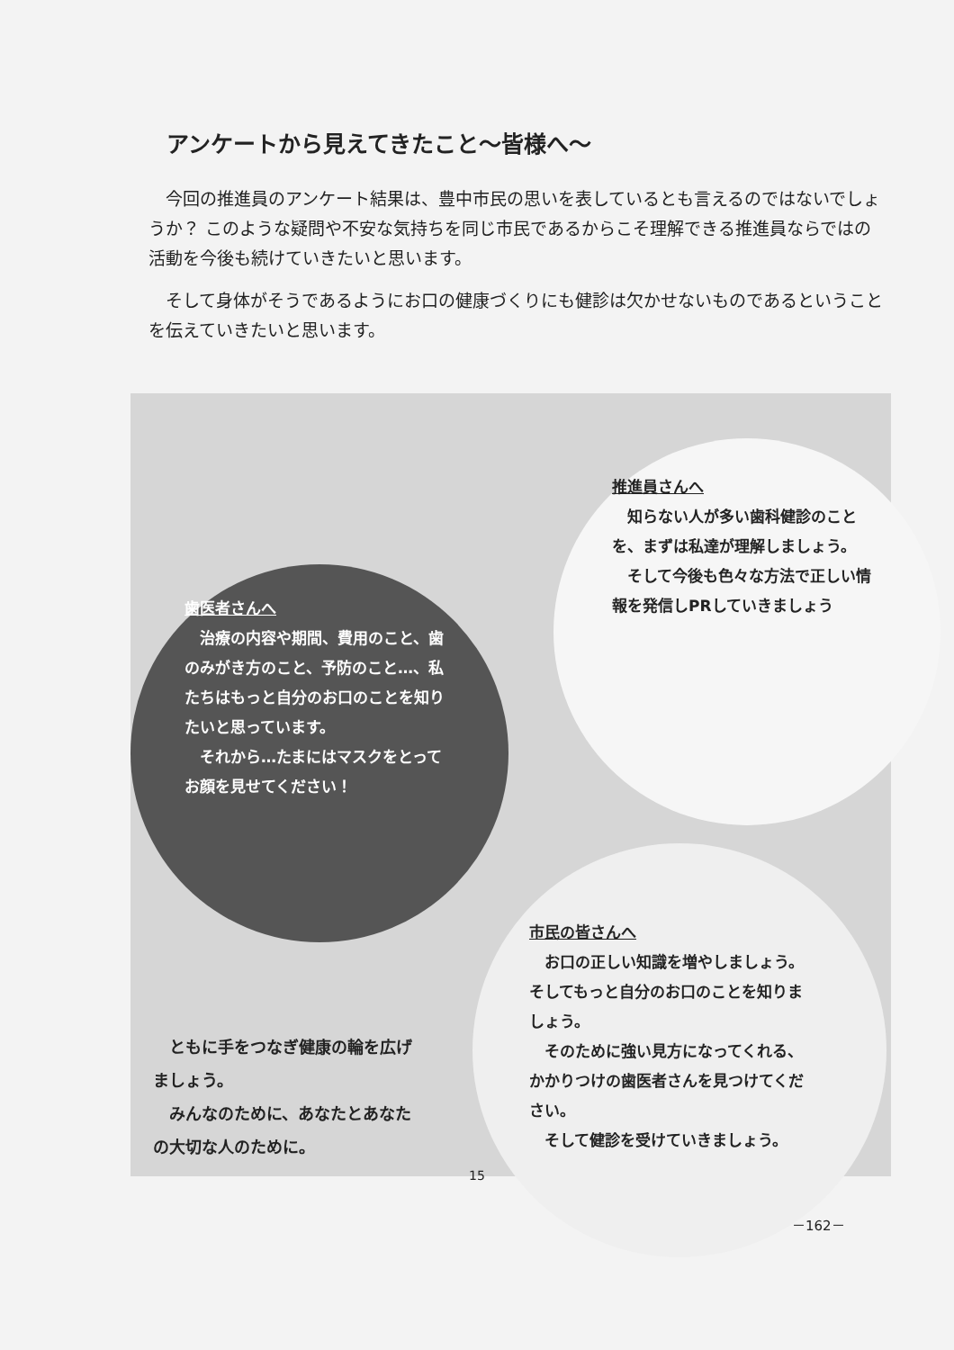アンケートから見えてきたこと～皆様へ～
今回の推進員のアンケート結果は、豊中市民の思いを表しているとも言えるのではないでしょうか？ このような疑問や不安な気持ちを同じ市民であるからこそ理解できる推進員ならではの活動を今後も続けていきたいと思います。
そして身体がそうであるようにお口の健康づくりにも健診は欠かせないものであるということを伝えていきたいと思います。
推進員さんへ
知らない人が多い歯科健診のことを、まずは私達が理解しましょう。
そして今後も色々な方法で正しい情報を発信しPRしていきましょう
歯医者さんへ
治療の内容や期間、費用のこと、歯のみがき方のこと、予防のこと…、私たちはもっと自分のお口のことを知りたいと思っています。
それから…たまにはマスクをとってお顔を見せてください！
市民の皆さんへ
お口の正しい知識を増やしましょう。そしてもっと自分のお口のことを知りましょう。
そのために強い見方になってくれる、かかりつけの歯医者さんを見つけてください。
そして健診を受けていきましょう。
ともに手をつなぎ健康の輪を広げましょう。
みんなのために、あなたとあなたの大切な人のために。
15
－162－